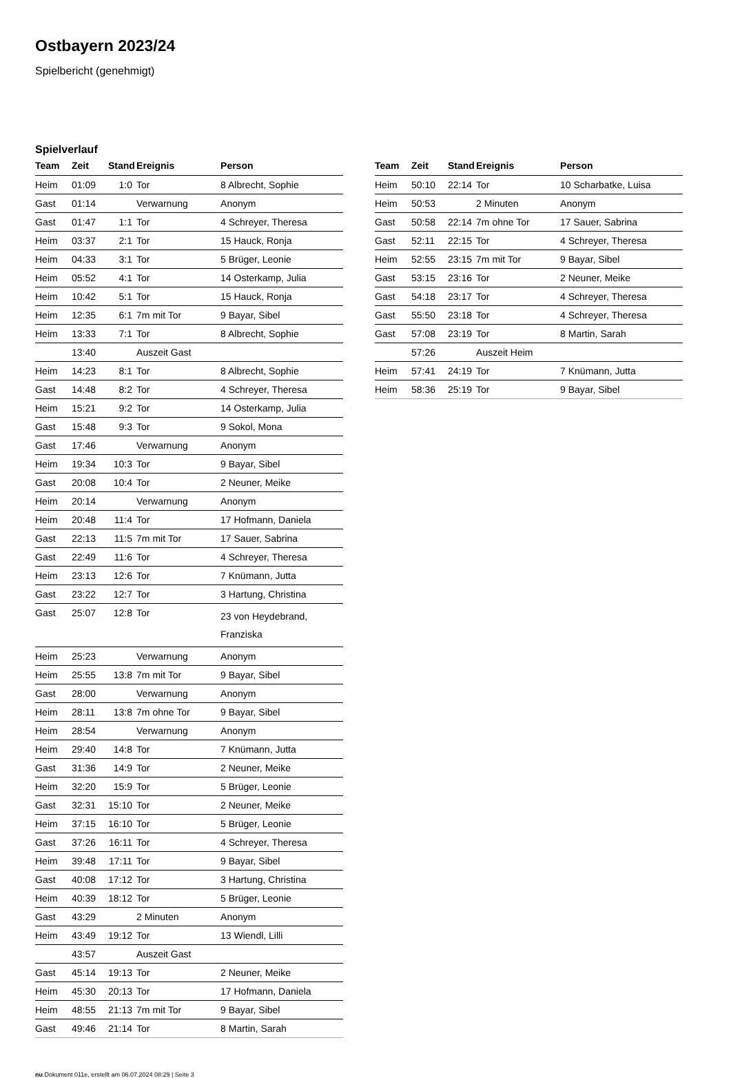Ostbayern 2023/24
Spielbericht (genehmigt)
Spielverlauf
| Team | Zeit | Stand | Ereignis | Person |
| --- | --- | --- | --- | --- |
| Heim | 01:09 | 1:0 | Tor | 8 Albrecht, Sophie |
| Gast | 01:14 | | Verwarnung | Anonym |
| Gast | 01:47 | 1:1 | Tor | 4 Schreyer, Theresa |
| Heim | 03:37 | 2:1 | Tor | 15 Hauck, Ronja |
| Heim | 04:33 | 3:1 | Tor | 5 Brüger, Leonie |
| Heim | 05:52 | 4:1 | Tor | 14 Osterkamp, Julia |
| Heim | 10:42 | 5:1 | Tor | 15 Hauck, Ronja |
| Heim | 12:35 | 6:1 | 7m mit Tor | 9 Bayar, Sibel |
| Heim | 13:33 | 7:1 | Tor | 8 Albrecht, Sophie |
| | 13:40 | | Auszeit Gast | |
| Heim | 14:23 | 8:1 | Tor | 8 Albrecht, Sophie |
| Gast | 14:48 | 8:2 | Tor | 4 Schreyer, Theresa |
| Heim | 15:21 | 9:2 | Tor | 14 Osterkamp, Julia |
| Gast | 15:48 | 9:3 | Tor | 9 Sokol, Mona |
| Gast | 17:46 | | Verwarnung | Anonym |
| Heim | 19:34 | 10:3 | Tor | 9 Bayar, Sibel |
| Gast | 20:08 | 10:4 | Tor | 2 Neuner, Meike |
| Heim | 20:14 | | Verwarnung | Anonym |
| Heim | 20:48 | 11:4 | Tor | 17 Hofmann, Daniela |
| Gast | 22:13 | 11:5 | 7m mit Tor | 17 Sauer, Sabrina |
| Gast | 22:49 | 11:6 | Tor | 4 Schreyer, Theresa |
| Heim | 23:13 | 12:6 | Tor | 7 Knümann, Jutta |
| Gast | 23:22 | 12:7 | Tor | 3 Hartung, Christina |
| Gast | 25:07 | 12:8 | Tor | 23 von Heydebrand, Franziska |
| Heim | 25:23 | | Verwarnung | Anonym |
| Heim | 25:55 | 13:8 | 7m mit Tor | 9 Bayar, Sibel |
| Gast | 28:00 | | Verwarnung | Anonym |
| Heim | 28:11 | 13:8 | 7m ohne Tor | 9 Bayar, Sibel |
| Heim | 28:54 | | Verwarnung | Anonym |
| Heim | 29:40 | 14:8 | Tor | 7 Knümann, Jutta |
| Gast | 31:36 | 14:9 | Tor | 2 Neuner, Meike |
| Heim | 32:20 | 15:9 | Tor | 5 Brüger, Leonie |
| Gast | 32:31 | 15:10 | Tor | 2 Neuner, Meike |
| Heim | 37:15 | 16:10 | Tor | 5 Brüger, Leonie |
| Gast | 37:26 | 16:11 | Tor | 4 Schreyer, Theresa |
| Heim | 39:48 | 17:11 | Tor | 9 Bayar, Sibel |
| Gast | 40:08 | 17:12 | Tor | 3 Hartung, Christina |
| Heim | 40:39 | 18:12 | Tor | 5 Brüger, Leonie |
| Gast | 43:29 | | 2 Minuten | Anonym |
| Heim | 43:49 | 19:12 | Tor | 13 Wiendl, Lilli |
| | 43:57 | | Auszeit Gast | |
| Gast | 45:14 | 19:13 | Tor | 2 Neuner, Meike |
| Heim | 45:30 | 20:13 | Tor | 17 Hofmann, Daniela |
| Heim | 48:55 | 21:13 | 7m mit Tor | 9 Bayar, Sibel |
| Gast | 49:46 | 21:14 | Tor | 8 Martin, Sarah |
| Team | Zeit | Stand | Ereignis | Person |
| --- | --- | --- | --- | --- |
| Heim | 50:10 | 22:14 | Tor | 10 Scharbatke, Luisa |
| Heim | 50:53 | | 2 Minuten | Anonym |
| Gast | 50:58 | 22:14 | 7m ohne Tor | 17 Sauer, Sabrina |
| Gast | 52:11 | 22:15 | Tor | 4 Schreyer, Theresa |
| Heim | 52:55 | 23:15 | 7m mit Tor | 9 Bayar, Sibel |
| Gast | 53:15 | 23:16 | Tor | 2 Neuner, Meike |
| Gast | 54:18 | 23:17 | Tor | 4 Schreyer, Theresa |
| Gast | 55:50 | 23:18 | Tor | 4 Schreyer, Theresa |
| Gast | 57:08 | 23:19 | Tor | 8 Martin, Sarah |
| | 57:26 | | Auszeit Heim | |
| Heim | 57:41 | 24:19 | Tor | 7 Knümann, Jutta |
| Heim | 58:36 | 25:19 | Tor | 9 Bayar, Sibel |
nu.Dokument 011e, erstellt am 06.07.2024 08:29 | Seite 3